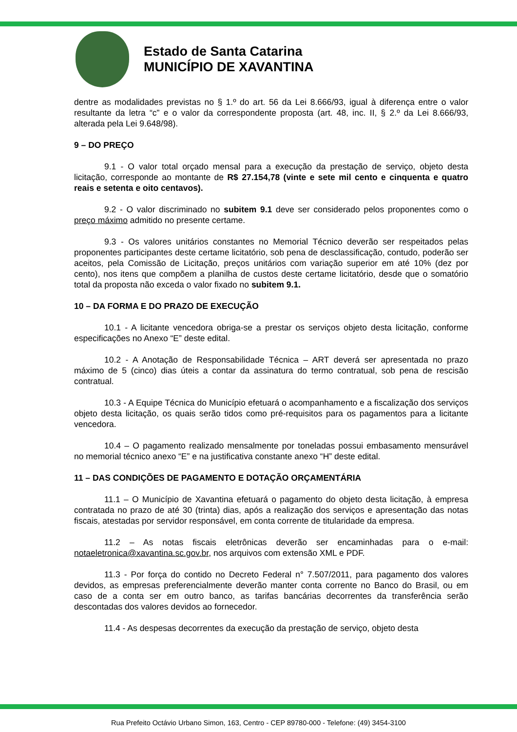Estado de Santa Catarina
MUNICÍPIO DE XAVANTINA
dentre as modalidades previstas no § 1.º do art. 56 da Lei 8.666/93, igual à diferença entre o valor resultante da letra “c” e o valor da correspondente proposta (art. 48, inc. II, § 2.º da Lei 8.666/93, alterada pela Lei 9.648/98).
9 – DO PREÇO
9.1 - O valor total orçado mensal para a execução da prestação de serviço, objeto desta licitação, corresponde ao montante de R$ 27.154,78 (vinte e sete mil cento e cinquenta e quatro reais e setenta e oito centavos).
9.2 - O valor discriminado no subitem 9.1 deve ser considerado pelos proponentes como o preço máximo admitido no presente certame.
9.3 - Os valores unitários constantes no Memorial Técnico deverão ser respeitados pelas proponentes participantes deste certame licitatório, sob pena de desclassificação, contudo, poderão ser aceitos, pela Comissão de Licitação, preços unitários com variação superior em até 10% (dez por cento), nos itens que compõem a planilha de custos deste certame licitatório, desde que o somatório total da proposta não exceda o valor fixado no subitem 9.1.
10 – DA FORMA E DO PRAZO DE EXECUÇÃO
10.1 - A licitante vencedora obriga-se a prestar os serviços objeto desta licitação, conforme especificações no Anexo “E” deste edital.
10.2 - A Anotação de Responsabilidade Técnica – ART deverá ser apresentada no prazo máximo de 5 (cinco) dias úteis a contar da assinatura do termo contratual, sob pena de rescisão contratual.
10.3 - A Equipe Técnica do Município efetuará o acompanhamento e a fiscalização dos serviços objeto desta licitação, os quais serão tidos como pré-requisitos para os pagamentos para a licitante vencedora.
10.4 – O pagamento realizado mensalmente por toneladas possui embasamento mensurável no memorial técnico anexo “E” e na justificativa constante anexo “H” deste edital.
11 – DAS CONDIÇÕES DE PAGAMENTO E DOTAÇÃO ORÇAMENTÁRIA
11.1 – O Município de Xavantina efetuará o pagamento do objeto desta licitação, à empresa contratada no prazo de até 30 (trinta) dias, após a realização dos serviços e apresentação das notas fiscais, atestadas por servidor responsável, em conta corrente de titularidade da empresa.
11.2 – As notas fiscais eletrônicas deverão ser encaminhadas para o e-mail: notaeletronica@xavantina.sc.gov.br, nos arquivos com extensão XML e PDF.
11.3 - Por força do contido no Decreto Federal n° 7.507/2011, para pagamento dos valores devidos, as empresas preferencialmente deverão manter conta corrente no Banco do Brasil, ou em caso de a conta ser em outro banco, as tarifas bancárias decorrentes da transferência serão descontadas dos valores devidos ao fornecedor.
11.4 - As despesas decorrentes da execução da prestação de serviço, objeto desta
Rua Prefeito Octávio Urbano Simon, 163, Centro - CEP 89780-000 - Telefone: (49) 3454-3100